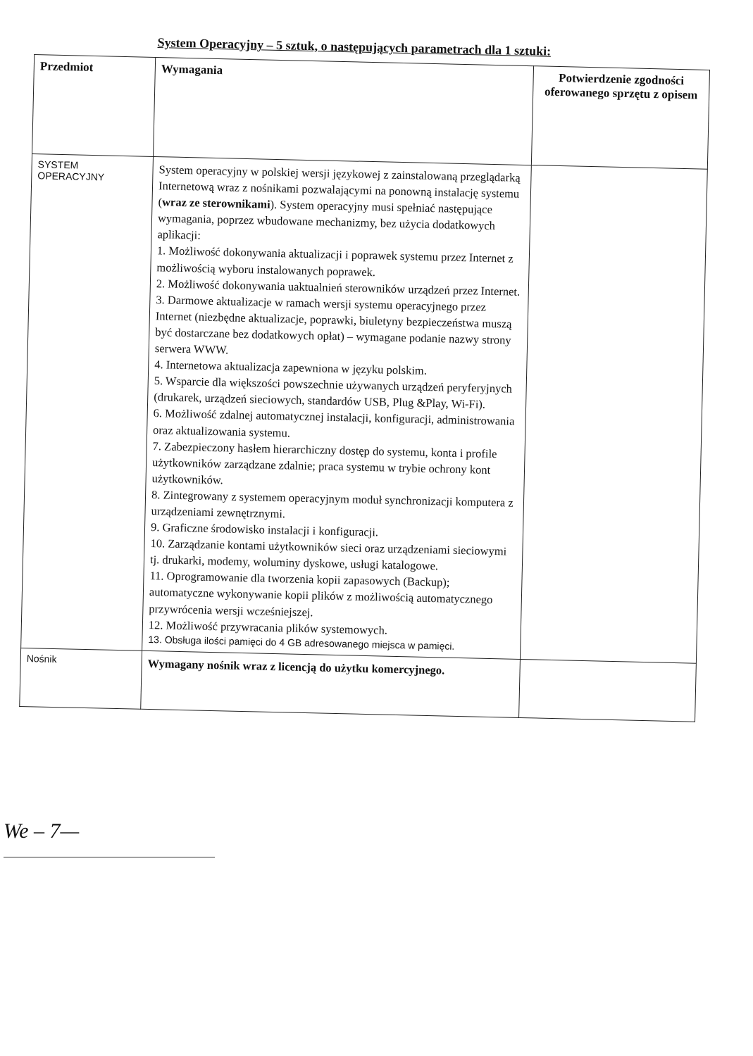System Operacyjny – 5 sztuk, o następujących parametrach dla 1 sztuki:
| Przedmiot | Wymagania | Potwierdzenie zgodności oferowanego sprzętu z opisem |
| --- | --- | --- |
| SYSTEM OPERACYJNY | System operacyjny w polskiej wersji językowej z zainstalowaną przeglądarką Internetową wraz z nośnikami pozwalającymi na ponowną instalację systemu ( wraz ze sterownikami ). System operacyjny musi spełniać następujące wymagania, poprzez wbudowane mechanizmy, bez użycia dodatkowych aplikacji: 1. Możliwość dokonywania aktualizacji i poprawek systemu przez Internet z możliwością wyboru instalowanych poprawek. 2. Możliwość dokonywania uaktualnień sterowników urządzeń przez Internet. 3. Darmowe aktualizacje w ramach wersji systemu operacyjnego przez Internet (niezbędne aktualizacje, poprawki, biuletyny bezpieczeństwa muszą być dostarczane bez dodatkowych opłat) – wymagane podanie nazwy strony serwera WWW. 4. Internetowa aktualizacja zapewniona w języku polskim. 5. Wsparcie dla większości powszechnie używanych urządzeń peryferyjnych (drukarek, urządzeń sieciowych, standardów USB, Plug &Play, Wi-Fi). 6. Możliwość zdalnej automatycznej instalacji, konfiguracji, administrowania oraz aktualizowania systemu. 7. Zabezpieczony hasłem hierarchiczny dostęp do systemu, konta i profile użytkowników zarządzane zdalnie; praca systemu w trybie ochrony kont użytkowników. 8. Zintegrowany z systemem operacyjnym moduł synchronizacji komputera z urządzeniami zewnętrznymi. 9. Graficzne środowisko instalacji i konfiguracji. 10. Zarządzanie kontami użytkowników sieci oraz urządzeniami sieciowymi tj. drukarki, modemy, woluminy dyskowe, usługi katalogowe. 11. Oprogramowanie dla tworzenia kopii zapasowych (Backup); automatyczne wykonywanie kopii plików z możliwością automatycznego przywrócenia wersji wcześniejszej. 12. Możliwość przywracania plików systemowych. 13. Obsługa ilości pamięci do 4 GB adresowanego miejsca w pamięci. | |
| Nośnik | Wymagany nośnik wraz z licencją do użytku komercyjnego. | |
We – 7—